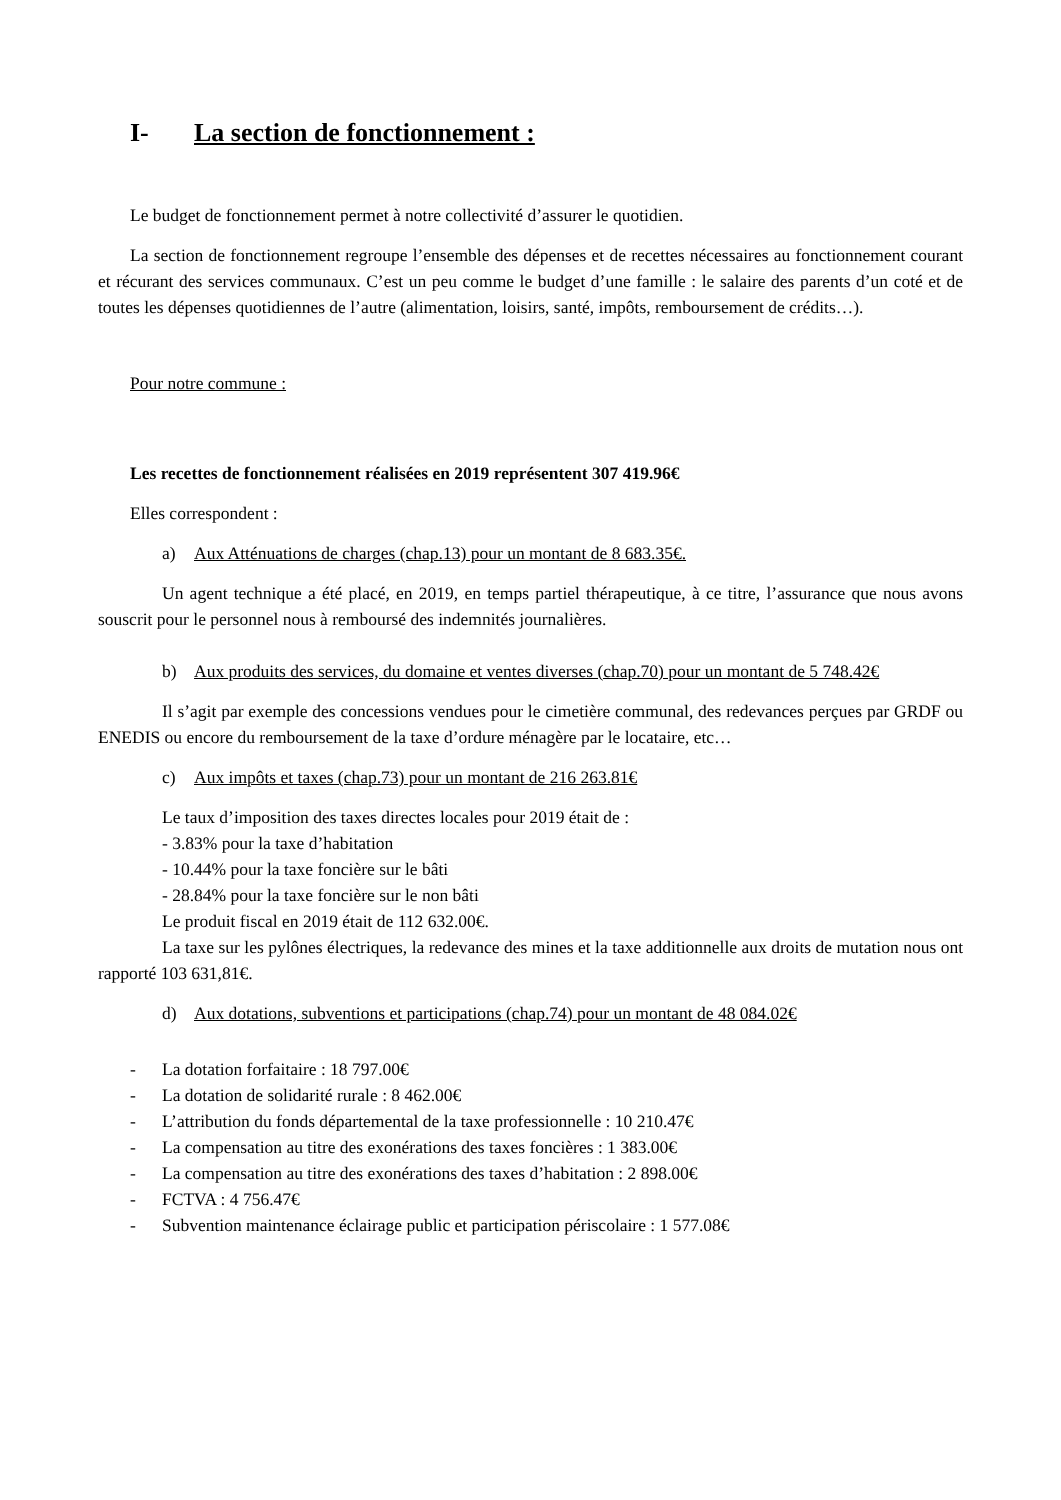I- La section de fonctionnement :
Le budget de fonctionnement permet à notre collectivité d’assurer le quotidien.
La section de fonctionnement regroupe l’ensemble des dépenses et de recettes nécessaires au fonctionnement courant et récurant des services communaux. C’est un peu comme le budget d’une famille : le salaire des parents d’un coté et de toutes les dépenses quotidiennes de l’autre (alimentation, loisirs, santé, impôts, remboursement de crédits…).
Pour notre commune :
Les recettes de fonctionnement réalisées en 2019 représentent 307 419.96€
Elles correspondent :
a) Aux Atténuations de charges (chap.13) pour un montant de 8 683.35€.
Un agent technique a été placé, en 2019, en temps partiel thérapeutique, à ce titre, l’assurance que nous avons souscrit pour le personnel nous à remboursé des indemnités journalières.
b) Aux produits des services, du domaine et ventes diverses (chap.70) pour un montant de 5 748.42€
Il s’agit par exemple des concessions vendues pour le cimetière communal, des redevances perçues par GRDF ou ENEDIS ou encore du remboursement de la taxe d’ordure ménagère par le locataire, etc…
c) Aux impôts et taxes (chap.73) pour un montant de 216 263.81€
Le taux d’imposition des taxes directes locales pour 2019 était de :
- 3.83% pour la taxe d’habitation
- 10.44% pour la taxe foncière sur le bâti
- 28.84% pour la taxe foncière sur le non bâti
Le produit fiscal en 2019 était de 112 632.00€.
La taxe sur les pylônes électriques, la redevance des mines et la taxe additionnelle aux droits de mutation nous ont rapporté 103 631,81€.
d) Aux dotations, subventions et participations (chap.74) pour un montant de 48 084.02€
- La dotation forfaitaire : 18 797.00€
- La dotation de solidarité rurale : 8 462.00€
- L’attribution du fonds départemental de la taxe professionnelle : 10 210.47€
- La compensation au titre des exonérations des taxes foncières : 1 383.00€
- La compensation au titre des exonérations des taxes d’habitation : 2 898.00€
- FCTVA : 4 756.47€
- Subvention maintenance éclairage public et participation périscolaire : 1 577.08€